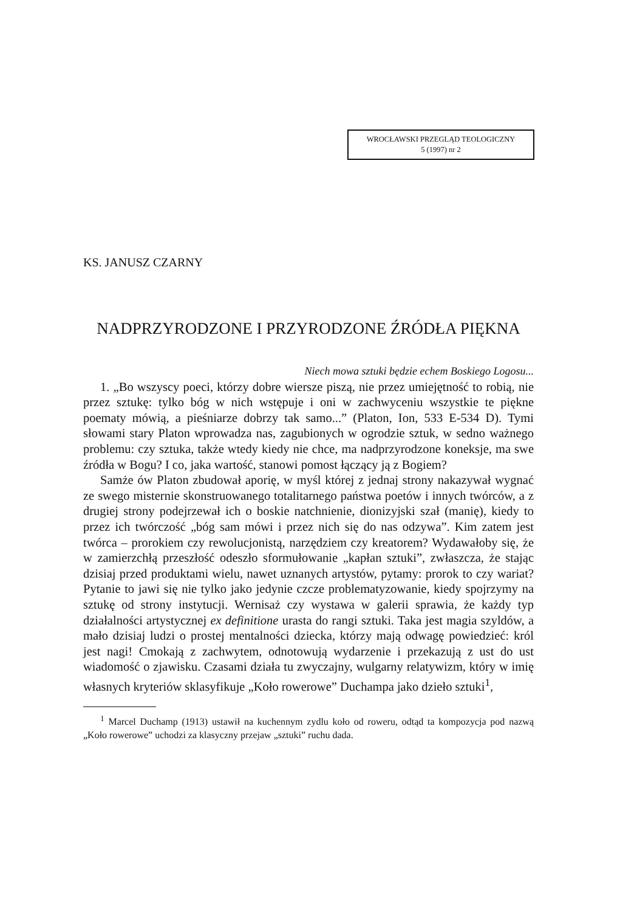WROCŁAWSKI PRZEGLĄD TEOLOGICZNY
5 (1997) nr 2
KS. JANUSZ CZARNY
NADPRZYRODZONE I PRZYRODZONE ŹRÓDŁA PIĘKNA
Niech mowa sztuki będzie echem Boskiego Logosu...
1. „Bo wszyscy poeci, którzy dobre wiersze piszą, nie przez umiejętność to robią, nie przez sztukę: tylko bóg w nich wstępuje i oni w zachwyceniu wszystkie te piękne poematy mówią, a pieśniarze dobrzy tak samo...” (Platon, Ion, 533 E-534 D). Tymi słowami stary Platon wprowadza nas, zagubionych w ogrodzie sztuk, w sedno ważnego problemu: czy sztuka, także wtedy kiedy nie chce, ma nadprzyrodzone koneksje, ma swe źródła w Bogu? I co, jaka wartość, stanowi pomost łączący ją z Bogiem?
Samże ów Platon zbudował aporię, w myśl której z jednaj strony nakazywał wygnać ze swego misternie skonstruowanego totalitarnego państwa poetów i innych twórców, a z drugiej strony podejrzewał ich o boskie natchnienie, dionizyjski szał (manię), kiedy to przez ich twórczość „bóg sam mówi i przez nich się do nas odzywa”. Kim zatem jest twórca – prorokiem czy rewolucjonistą, narzędziem czy kreatorem? Wydawałoby się, że w zamierzchłą przeszłość odeszło sformułowanie „kapłan sztuki”, zwłaszcza, że stając dzisiaj przed produktami wielu, nawet uznanych artystów, pytamy: prorok to czy wariat? Pytanie to jawi się nie tylko jako jedynie czcze problematyzowanie, kiedy spojrzymy na sztukę od strony instytucji. Wernisaż czy wystawa w galerii sprawia, że każdy typ działalności artystycznej ex definitione urasta do rangi sztuki. Taka jest magia szyldów, a mało dzisiaj ludzi o prostej mentalności dziecka, którzy mają odwagę powiedzieć: król jest nagi! Cmokają z zachwytem, odnotowują wydarzenie i przekazują z ust do ust wiadomość o zjawisku. Czasami działa tu zwyczajny, wulgarny relatywizm, który w imię własnych kryteriów sklasyfikuje „Koło rowerowe” Duchampa jako dzieło sztuki<sup>1</sup>,
<sup>1</sup> Marcel Duchamp (1913) ustawił na kuchennym zydlu koło od roweru, odtąd ta kompozycja pod nazwą „Koło rowerowe” uchodzi za klasyczny przejaw „sztuki” ruchu dada.